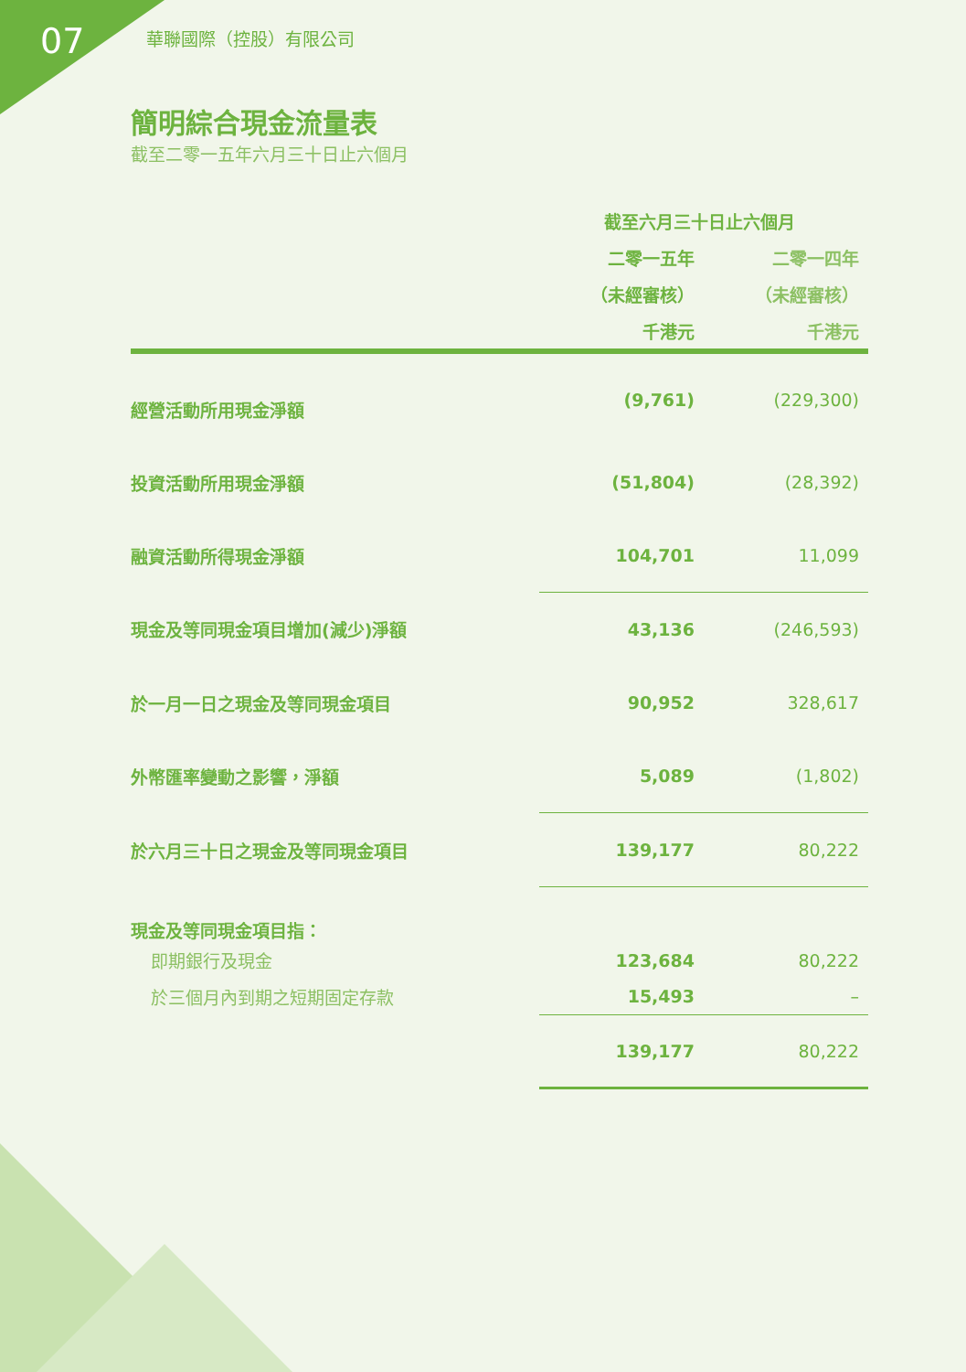07
華聯國際（控股）有限公司
簡明綜合現金流量表
截至二零一五年六月三十日止六個月
| | 截至六月三十日止六個月 | |
| --- | --- | --- |
| | 二零一五年 | 二零一四年 |
| | （未經審核） | （未經審核） |
| | 千港元 | 千港元 |
| 經營活動所用現金淨額 | (9,761) | (229,300) |
| 投資活動所用現金淨額 | (51,804) | (28,392) |
| 融資活動所得現金淨額 | 104,701 | 11,099 |
| 現金及等同現金項目增加(減少)淨額 | 43,136 | (246,593) |
| 於一月一日之現金及等同現金項目 | 90,952 | 328,617 |
| 外幣匯率變動之影響，淨額 | 5,089 | (1,802) |
| 於六月三十日之現金及等同現金項目 | 139,177 | 80,222 |
| 現金及等同現金項目指： | | |
| 即期銀行及現金 | 123,684 | 80,222 |
| 於三個月內到期之短期固定存款 | 15,493 | – |
| | 139,177 | 80,222 |